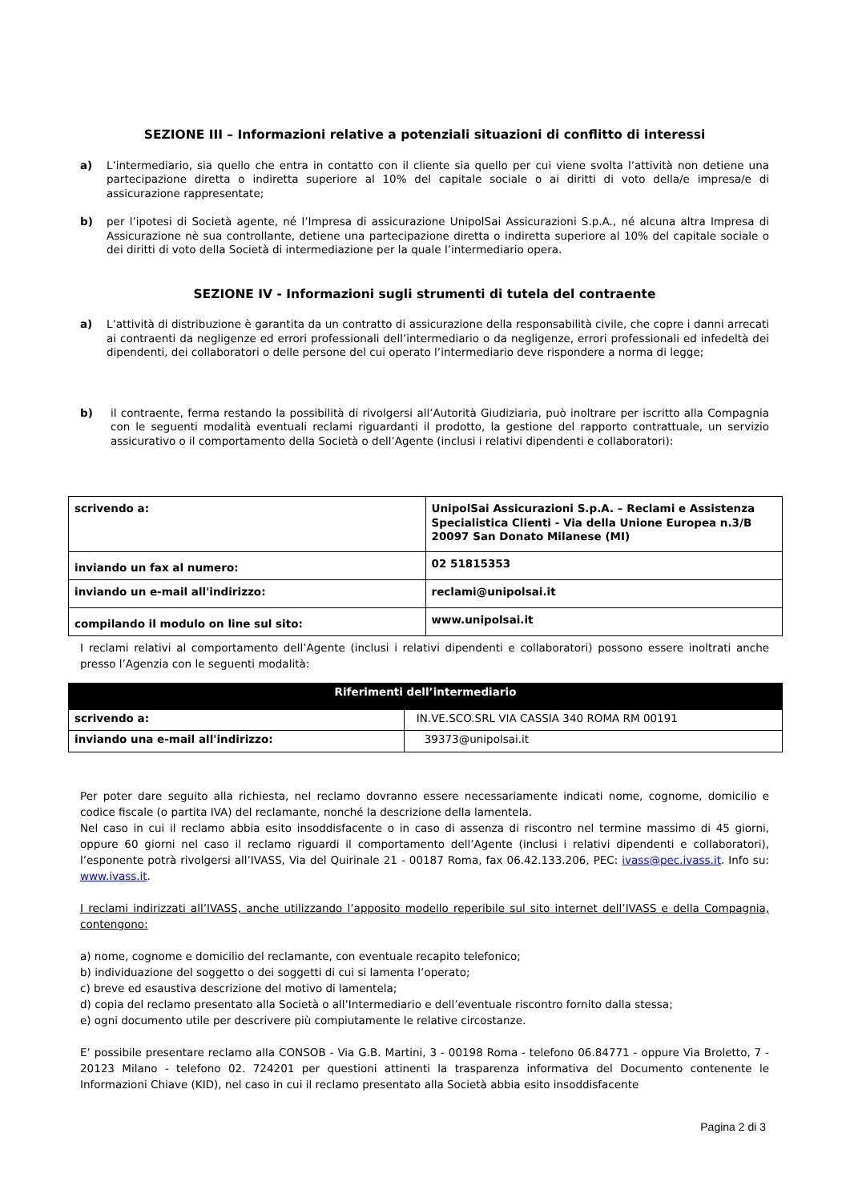SEZIONE III – Informazioni relative a potenziali situazioni di conflitto di interessi
a) L’intermediario, sia quello che entra in contatto con il cliente sia quello per cui viene svolta l’attività non detiene una partecipazione diretta o indiretta superiore al 10% del capitale sociale o ai diritti di voto della/e impresa/e di assicurazione rappresentate;
b) per l’ipotesi di Società agente, né l’Impresa di assicurazione UnipolSai Assicurazioni S.p.A., né alcuna altra Impresa di Assicurazione nè sua controllante, detiene una partecipazione diretta o indiretta superiore al 10% del capitale sociale o dei diritti di voto della Società di intermediazione per la quale l’intermediario opera.
SEZIONE IV - Informazioni sugli strumenti di tutela del contraente
a) L’attività di distribuzione è garantita da un contratto di assicurazione della responsabilità civile, che copre i danni arrecati ai contraenti da negligenze ed errori professionali dell’intermediario o da negligenze, errori professionali ed infedeltà dei dipendenti, dei collaboratori o delle persone del cui operato l’intermediario deve rispondere a norma di legge;
b) il contraente, ferma restando la possibilità di rivolgersi all’Autorità Giudiziaria, può inoltrare per iscritto alla Compagnia con le seguenti modalità eventuali reclami riguardanti il prodotto, la gestione del rapporto contrattuale, un servizio assicurativo o il comportamento della Società o dell’Agente (inclusi i relativi dipendenti e collaboratori):
| scrivendo a: | UnipolSai Assicurazioni S.p.A. – Reclami e Assistenza Specialistica Clienti - Via della Unione Europea n.3/B 20097 San Donato Milanese (MI) |
| inviando un fax al numero: | 02 51815353 |
| inviando un e-mail all'indirizzo: | reclami@unipolsai.it |
| compilando il modulo on line sul sito: | www.unipolsai.it |
I reclami relativi al comportamento dell’Agente (inclusi i relativi dipendenti e collaboratori) possono essere inoltrati anche presso l’Agenzia con le seguenti modalità:
| Riferimenti dell’intermediario | |
| scrivendo a: | IN.VE.SCO.SRL VIA CASSIA 340 ROMA RM 00191 |
| inviando una e-mail all'indirizzo: | 39373@unipolsai.it |
Per poter dare seguito alla richiesta, nel reclamo dovranno essere necessariamente indicati nome, cognome, domicilio e codice fiscale (o partita IVA) del reclamante, nonché la descrizione della lamentela.
Nel caso in cui il reclamo abbia esito insoddisfacente o in caso di assenza di riscontro nel termine massimo di 45 giorni, oppure 60 giorni nel caso il reclamo riguardi il comportamento dell’Agente (inclusi i relativi dipendenti e collaboratori), l’esponente potrà rivolgersi all’IVASS, Via del Quirinale 21 - 00187 Roma, fax 06.42.133.206, PEC: ivass@pec.ivass.it. Info su: www.ivass.it.
I reclami indirizzati all’IVASS, anche utilizzando l’apposito modello reperibile sul sito internet dell’IVASS e della Compagnia, contengono:
a) nome, cognome e domicilio del reclamante, con eventuale recapito telefonico;
b) individuazione del soggetto o dei soggetti di cui si lamenta l’operato;
c) breve ed esaustiva descrizione del motivo di lamentela;
d) copia del reclamo presentato alla Società o all’Intermediario e dell’eventuale riscontro fornito dalla stessa;
e) ogni documento utile per descrivere più compiutamente le relative circostanze.
E’ possibile presentare reclamo alla CONSOB - Via G.B. Martini, 3 - 00198 Roma - telefono 06.84771 - oppure Via Broletto, 7 - 20123 Milano - telefono 02. 724201 per questioni attinenti la trasparenza informativa del Documento contenente le Informazioni Chiave (KID), nel caso in cui il reclamo presentato alla Società abbia esito insoddisfacente
Pagina 2 di 3